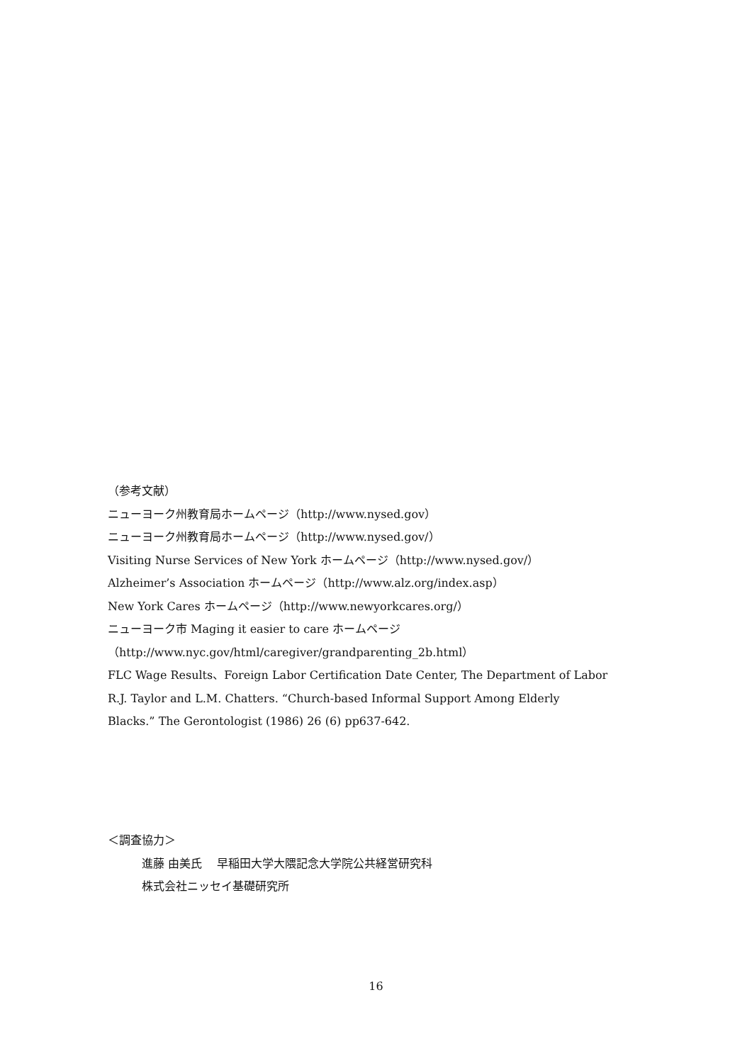（参考文献）
ニューヨーク州教育局ホームページ（http://www.nysed.gov）
ニューヨーク州教育局ホームページ（http://www.nysed.gov/）
Visiting Nurse Services of New York ホームページ（http://www.nysed.gov/）
Alzheimer’s Association ホームページ（http://www.alz.org/index.asp）
New York Cares ホームページ（http://www.newyorkcares.org/）
ニューヨーク市 Maging it easier to care ホームページ
（http://www.nyc.gov/html/caregiver/grandparenting_2b.html）
FLC Wage Results、Foreign Labor Certification Date Center, The Department of Labor
R.J. Taylor and L.M. Chatters. “Church-based Informal Support Among Elderly
Blacks.” The Gerontologist (1986) 26 (6) pp637-642.
＜調査協力＞
進藤 由美氏　 早稲田大学大隈記念大学院公共経営研究科
株式会社ニッセイ基礎研究所
16